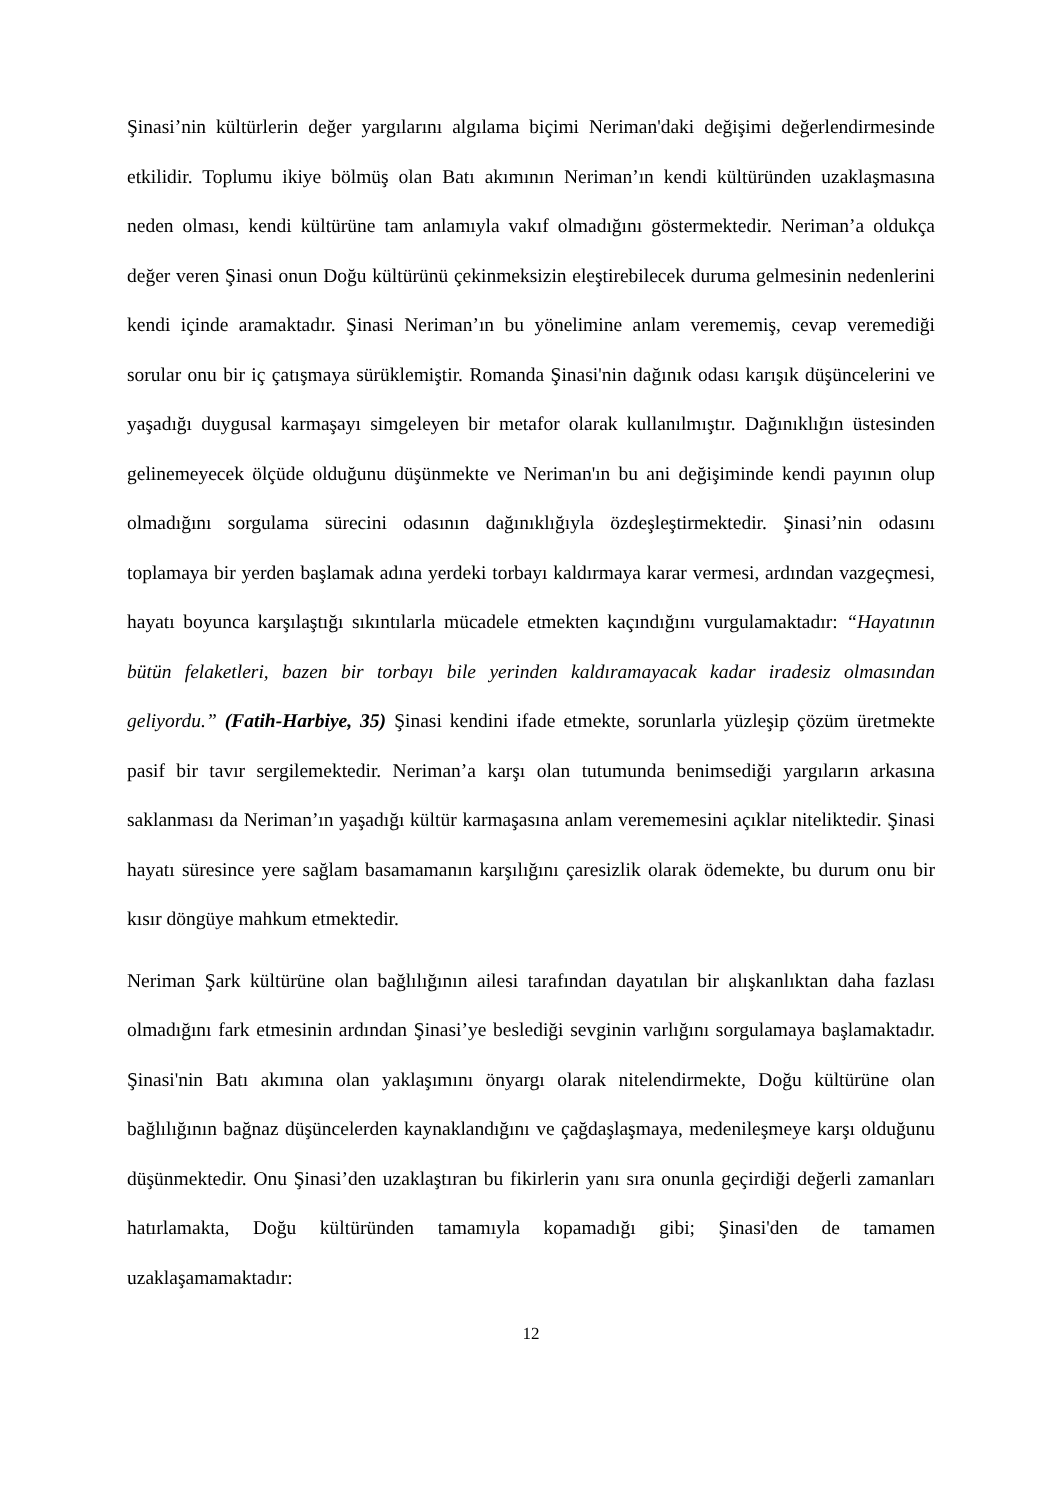Şinasi’nin kültürlerin değer yargılarını algılama biçimi Neriman'daki değişimi değerlendirmesinde etkilidir. Toplumu ikiye bölmüş olan Batı akımının Neriman’ın kendi kültüründen uzaklaşmasına neden olması, kendi kültürüne tam anlamıyla vakıf olmadığını göstermektedir. Neriman’a oldukça değer veren Şinasi onun Doğu kültürünü çekinmeksizin eleştirebilecek duruma gelmesinin nedenlerini kendi içinde aramaktadır. Şinasi Neriman’ın bu yönelimine anlam verememiş, cevap veremediği sorular onu bir iç çatışmaya sürüklemiştir. Romanda Şinasi'nin dağınık odası karışık düşüncelerini ve yaşadığı duygusal karmaşayı simgeleyen bir metafor olarak kullanılmıştır. Dağınıklığın üstesinden gelinemeyecek ölçüde olduğunu düşünmekte ve Neriman'ın bu ani değişiminde kendi payının olup olmadığını sorgulama sürecini odasının dağınıklığıyla özdeşleştirmektedir. Şinasi’nin odasını toplamaya bir yerden başlamak adına yerdeki torbayı kaldırmaya karar vermesi, ardından vazgeçmesi, hayatı boyunca karşılaştığı sıkıntılarla mücadele etmekten kaçındığını vurgulamaktadır: “Hayatının bütün felaketleri, bazen bir torbayı bile yerinden kaldıramayacak kadar iradesiz olmasından geliyordu.” (Fatih-Harbiye, 35) Şinasi kendini ifade etmekte, sorunlarla yüzleşip çözüm üretmekte pasif bir tavır sergilemektedir. Neriman’a karşı olan tutumunda benimsediği yargıların arkasına saklanması da Neriman’ın yaşadığı kültür karmaşasına anlam verememesini açıklar niteliktedir. Şinasi hayatı süresince yere sağlam basamamanın karşılığını çaresizlik olarak ödemekte, bu durum onu bir kısır döngüye mahkum etmektedir.
Neriman Şark kültürüne olan bağlılığının ailesi tarafından dayatılan bir alışkanlıktan daha fazlası olmadığını fark etmesinin ardından Şinasi’ye beslediği sevginin varlığını sorgulamaya başlamaktadır. Şinasi'nin Batı akımına olan yaklaşımını önyargı olarak nitelendirmekte, Doğu kültürüne olan bağlılığının bağnaz düşüncelerden kaynaklandığını ve çağdaşlaşmaya, medenileşmeye karşı olduğunu düşünmektedir. Onu Şinasi’den uzaklaştıran bu fikirlerin yanı sıra onunla geçirdiği değerli zamanları hatırlamakta, Doğu kültüründen tamamıyla kopamadığı gibi; Şinasi'den de tamamen uzaklaşamamaktadır:
12